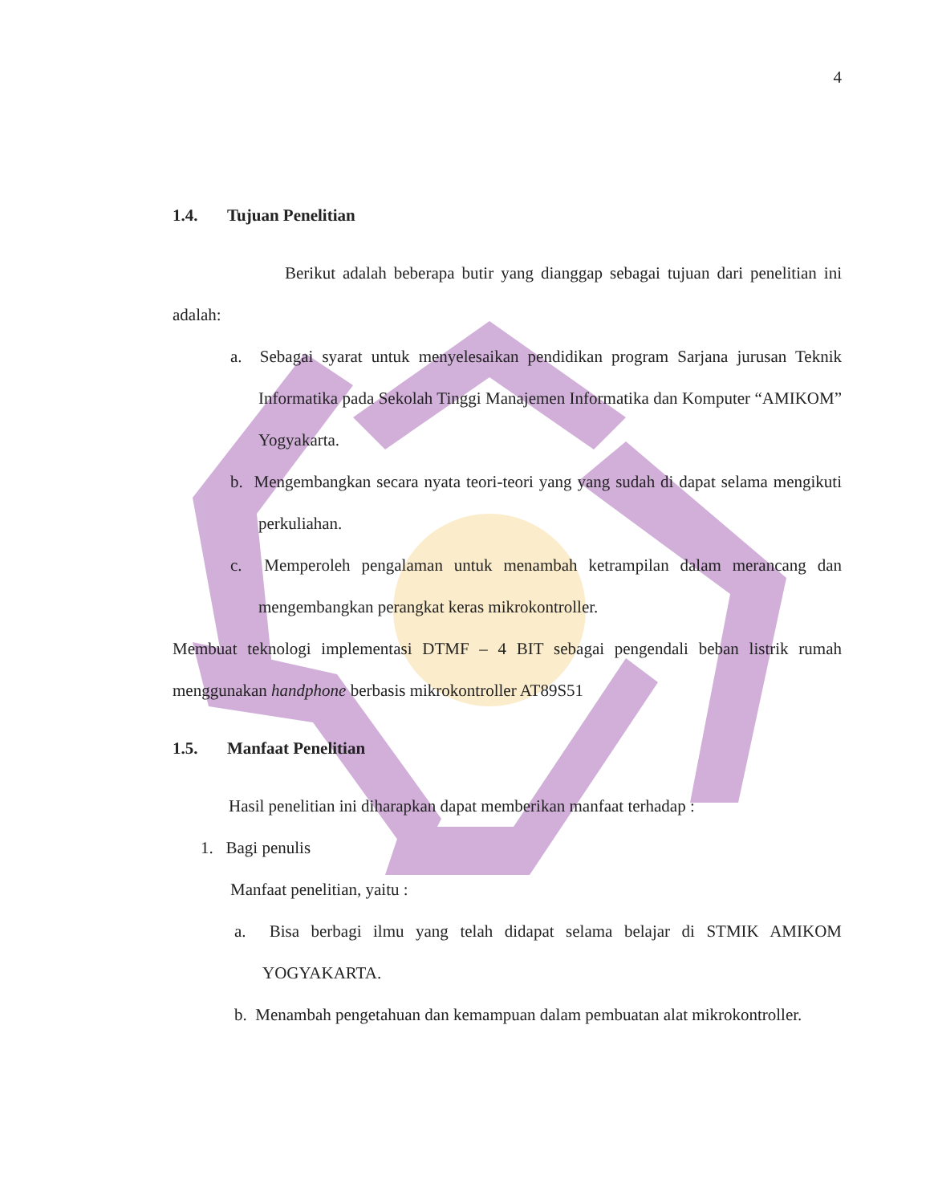4
1.4. Tujuan Penelitian
Berikut adalah beberapa butir yang dianggap sebagai tujuan dari penelitian ini adalah:
a. Sebagai syarat untuk menyelesaikan pendidikan program Sarjana jurusan Teknik Informatika pada Sekolah Tinggi Manajemen Informatika dan Komputer “AMIKOM” Yogyakarta.
b. Mengembangkan secara nyata teori-teori yang yang sudah di dapat selama mengikuti perkuliahan.
c. Memperoleh pengalaman untuk menambah ketrampilan dalam merancang dan mengembangkan perangkat keras mikrokontroller.
Membuat teknologi implementasi DTMF – 4 BIT sebagai pengendali beban listrik rumah menggunakan handphone berbasis mikrokontroller AT89S51
1.5. Manfaat Penelitian
Hasil penelitian ini diharapkan dapat memberikan manfaat terhadap :
1. Bagi penulis
Manfaat penelitian, yaitu :
a. Bisa berbagi ilmu yang telah didapat selama belajar di STMIK AMIKOM YOGYAKARTA.
b. Menambah pengetahuan dan kemampuan dalam pembuatan alat mikrokontroller.